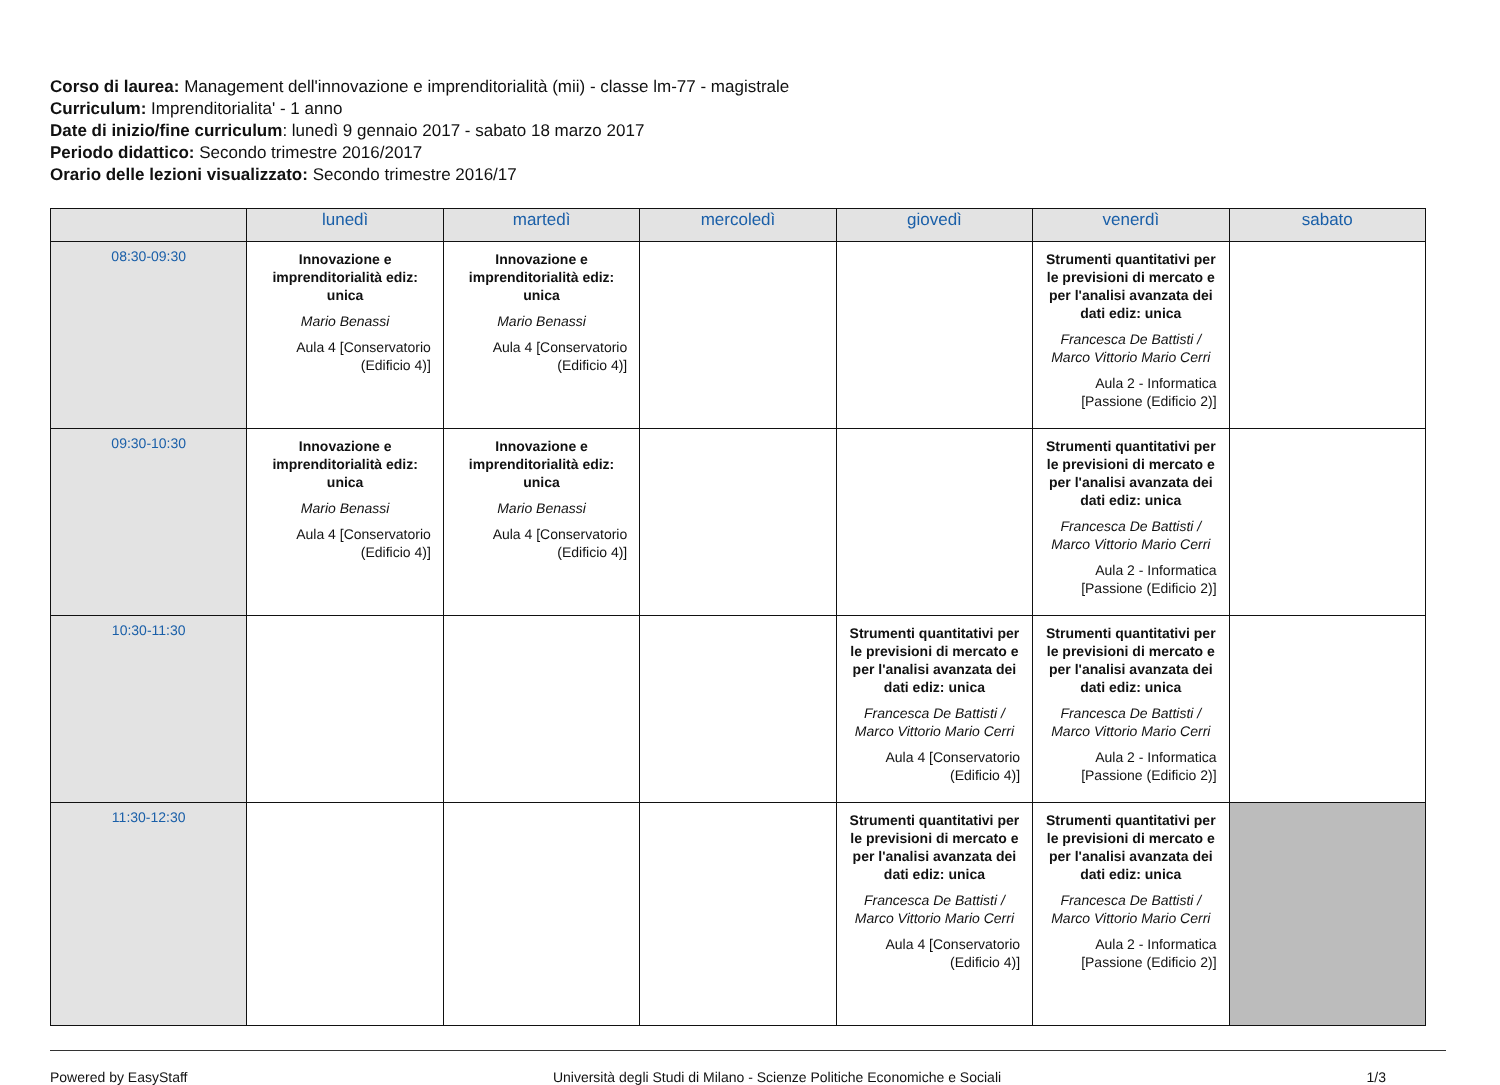Corso di laurea: Management dell'innovazione e imprenditorialità (mii) - classe lm-77 - magistrale
Curriculum: Imprenditorialita' - 1 anno
Date di inizio/fine curriculum: lunedì 9 gennaio 2017 - sabato 18 marzo 2017
Periodo didattico: Secondo trimestre 2016/2017
Orario delle lezioni visualizzato: Secondo trimestre 2016/17
| | lunedì | martedì | mercoledì | giovedì | venerdì | sabato |
| --- | --- | --- | --- | --- | --- | --- |
| 08:30-09:30 | Innovazione e imprenditorialità ediz: unica Mario Benassi Aula 4 [Conservatorio (Edificio 4)] | Innovazione e imprenditorialità ediz: unica Mario Benassi Aula 4 [Conservatorio (Edificio 4)] | | | Strumenti quantitativi per le previsioni di mercato e per l'analisi avanzata dei dati ediz: unica Francesca De Battisti / Marco Vittorio Mario Cerri Aula 2 - Informatica [Passione (Edificio 2)] | |
| 09:30-10:30 | Innovazione e imprenditorialità ediz: unica Mario Benassi Aula 4 [Conservatorio (Edificio 4)] | Innovazione e imprenditorialità ediz: unica Mario Benassi Aula 4 [Conservatorio (Edificio 4)] | | | Strumenti quantitativi per le previsioni di mercato e per l'analisi avanzata dei dati ediz: unica Francesca De Battisti / Marco Vittorio Mario Cerri Aula 2 - Informatica [Passione (Edificio 2)] | |
| 10:30-11:30 | | | | Strumenti quantitativi per le previsioni di mercato e per l'analisi avanzata dei dati ediz: unica Francesca De Battisti / Marco Vittorio Mario Cerri Aula 4 [Conservatorio (Edificio 4)] | Strumenti quantitativi per le previsioni di mercato e per l'analisi avanzata dei dati ediz: unica Francesca De Battisti / Marco Vittorio Mario Cerri Aula 2 - Informatica [Passione (Edificio 2)] | |
| 11:30-12:30 | | | | Strumenti quantitativi per le previsioni di mercato e per l'analisi avanzata dei dati ediz: unica Francesca De Battisti / Marco Vittorio Mario Cerri Aula 4 [Conservatorio (Edificio 4)] | Strumenti quantitativi per le previsioni di mercato e per l'analisi avanzata dei dati ediz: unica Francesca De Battisti / Marco Vittorio Mario Cerri Aula 2 - Informatica [Passione (Edificio 2)] | |
Powered by EasyStaff Università degli Studi di Milano - Scienze Politiche Economiche e Sociali 1/3